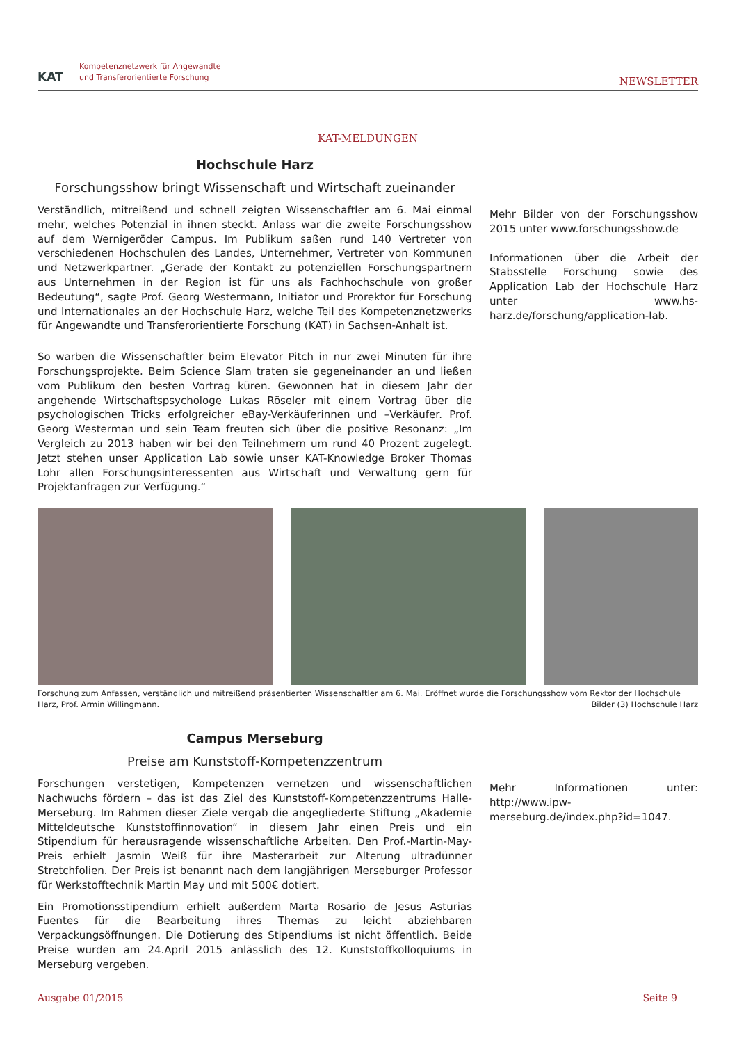KAT
Kompetenznetzwerk für Angewandte
und Transferorientierte Forschung
NEWSLETTER
KAT-MELDUNGEN
Hochschule Harz
Forschungsshow bringt Wissenschaft und Wirtschaft zueinander
Verständlich, mitreißend und schnell zeigten Wissenschaftler am 6. Mai einmal mehr, welches Potenzial in ihnen steckt. Anlass war die zweite Forschungsshow auf dem Wernigeröder Campus. Im Publikum saßen rund 140 Vertreter von verschiedenen Hochschulen des Landes, Unternehmer, Vertreter von Kommunen und Netzwerkpartner. „Gerade der Kontakt zu potenziellen Forschungspartnern aus Unternehmen in der Region ist für uns als Fachhochschule von großer Bedeutung“, sagte Prof. Georg Westermann, Initiator und Prorektor für Forschung und Internationales an der Hochschule Harz, welche Teil des Kompetenznetzwerks für Angewandte und Transferorientierte Forschung (KAT) in Sachsen-Anhalt ist.
So warben die Wissenschaftler beim Elevator Pitch in nur zwei Minuten für ihre Forschungsprojekte. Beim Science Slam traten sie gegeneinander an und ließen vom Publikum den besten Vortrag küren. Gewonnen hat in diesem Jahr der angehende Wirtschaftspsychologe Lukas Röseler mit einem Vortrag über die psychologischen Tricks erfolgreicher eBay-Verkäuferinnen und –Verkäufer. Prof. Georg Westerman und sein Team freuten sich über die positive Resonanz: „Im Vergleich zu 2013 haben wir bei den Teilnehmern um rund 40 Prozent zugelegt. Jetzt stehen unser Application Lab sowie unser KAT-Knowledge Broker Thomas Lohr allen Forschungsinteressenten aus Wirtschaft und Verwaltung gern für Projektanfragen zur Verfügung.“
Mehr Bilder von der Forschungsshow 2015 unter www.forschungsshow.de
Informationen über die Arbeit der Stabsstelle Forschung sowie des Application Lab der Hochschule Harz unter www.hs-harz.de/forschung/application-lab.
Forschung zum Anfassen, verständlich und mitreißend präsentierten Wissenschaftler am 6. Mai. Eröffnet wurde die Forschungsshow vom Rektor der Hochschule Harz, Prof. Armin Willingmann. Bilder (3) Hochschule Harz
Campus Merseburg
Preise am Kunststoff-Kompetenzzentrum
Forschungen verstetigen, Kompetenzen vernetzen und wissenschaftlichen Nachwuchs fördern – das ist das Ziel des Kunststoff-Kompetenzzentrums Halle-Merseburg. Im Rahmen dieser Ziele vergab die angegliederte Stiftung „Akademie Mitteldeutsche Kunststoffinnovation“ in diesem Jahr einen Preis und ein Stipendium für herausragende wissenschaftliche Arbeiten. Den Prof.-Martin-May-Preis erhielt Jasmin Weiß für ihre Masterarbeit zur Alterung ultradünner Stretchfolien. Der Preis ist benannt nach dem langjährigen Merseburger Professor für Werkstofftechnik Martin May und mit 500€ dotiert.
Ein Promotionsstipendium erhielt außerdem Marta Rosario de Jesus Asturias Fuentes für die Bearbeitung ihres Themas zu leicht abziehbaren Verpackungsöffnungen. Die Dotierung des Stipendiums ist nicht öffentlich. Beide Preise wurden am 24.April 2015 anlässlich des 12. Kunststoffkolloquiums in Merseburg vergeben.
Mehr Informationen unter: http://www.ipw-merseburg.de/index.php?id=1047.
Ausgabe 01/2015 Seite 9